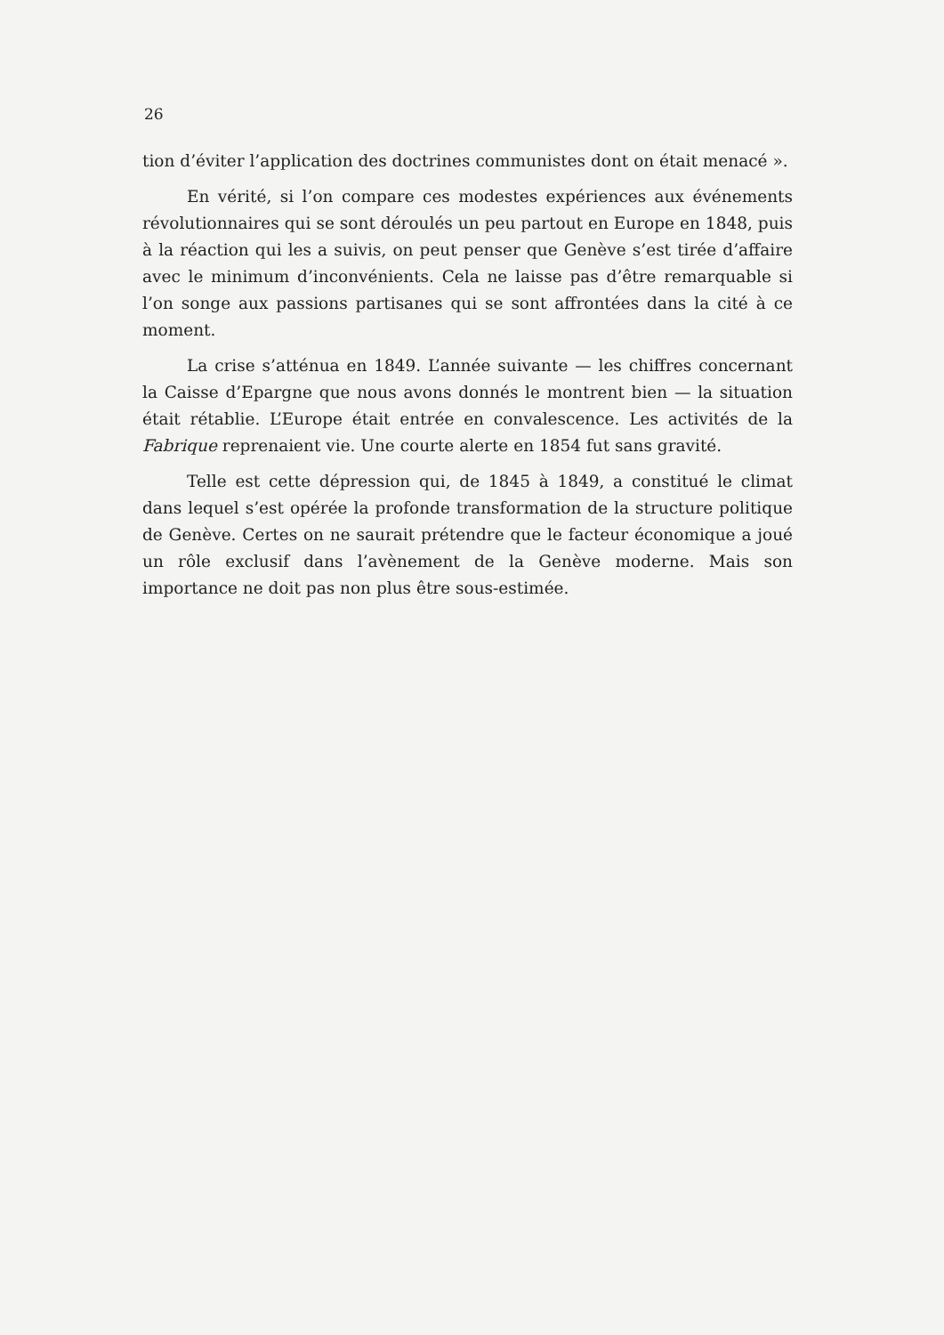26
tion d’éviter l’application des doctrines communistes dont on était menacé ».
En vérité, si l’on compare ces modestes expériences aux événements révolutionnaires qui se sont déroulés un peu partout en Europe en 1848, puis à la réaction qui les a suivis, on peut penser que Genève s’est tirée d’affaire avec le minimum d’inconvénients. Cela ne laisse pas d’être remarquable si l’on songe aux passions partisanes qui se sont affrontées dans la cité à ce moment.
La crise s’atténua en 1849. L’année suivante — les chiffres concernant la Caisse d’Epargne que nous avons donnés le montrent bien — la situation était rétablie. L’Europe était entrée en convalescence. Les activités de la Fabrique reprenaient vie. Une courte alerte en 1854 fut sans gravité.
Telle est cette dépression qui, de 1845 à 1849, a constitué le climat dans lequel s’est opérée la profonde transformation de la structure politique de Genève. Certes on ne saurait prétendre que le facteur économique a joué un rôle exclusif dans l’avènement de la Genève moderne. Mais son importance ne doit pas non plus être sous-estimée.